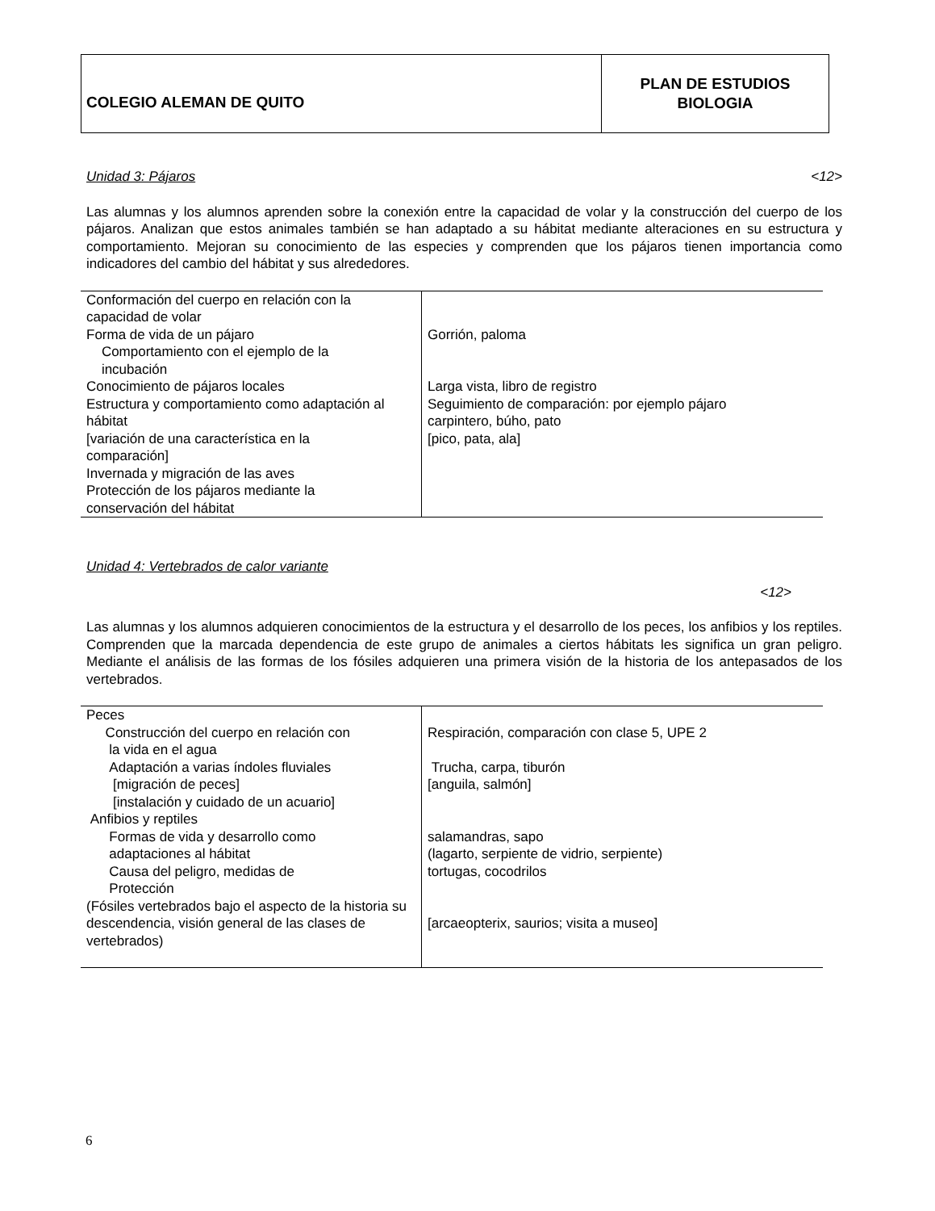COLEGIO ALEMAN DE QUITO
PLAN DE ESTUDIOS
BIOLOGIA
Unidad 3: Pájaros <12>
Las alumnas y los alumnos aprenden sobre la conexión entre la capacidad de volar y la construcción del cuerpo de los pájaros. Analizan que estos animales también se han adaptado a su hábitat mediante alteraciones en su estructura y comportamiento. Mejoran su conocimiento de las especies y comprenden que los pájaros tienen importancia como indicadores del cambio del hábitat y sus alrededores.
| Conformación del cuerpo en relación con la capacidad de volar Forma de vida de un pájaro Comportamiento con el ejemplo de la incubación Conocimiento de pájaros locales Estructura y comportamiento como adaptación al hábitat [variación de una característica en la comparación] Invernada y migración de las aves Protección de los pájaros mediante la conservación del hábitat | Gorrión, paloma Larga vista, libro de registro Seguimiento de comparación: por ejemplo pájaro carpintero, búho, pato [pico, pata, ala] |
Unidad 4: Vertebrados de calor variante
<12>
Las alumnas y los alumnos adquieren conocimientos de la estructura y el desarrollo de los peces, los anfibios y los reptiles. Comprenden que la marcada dependencia de este grupo de animales a ciertos hábitats les significa un gran peligro. Mediante el análisis de las formas de los fósiles adquieren una primera visión de la historia de los antepasados de los vertebrados.
| Peces Construcción del cuerpo en relación con la vida en el agua Adaptación a varias índoles fluviales [migración de peces] [instalación y cuidado de un acuario] Anfibios y reptiles Formas de vida y desarrollo como adaptaciones al hábitat Causa del peligro, medidas de Protección (Fósiles vertebrados bajo el aspecto de la historia su descendencia, visión general de las clases de vertebrados) | Respiración, comparación con clase 5, UPE 2 Trucha, carpa, tiburón [anguila, salmón] salamandras, sapo (lagarto, serpiente de vidrio, serpiente) tortugas, cocodrilos [arcaeopterix, saurios; visita a museo] |
6